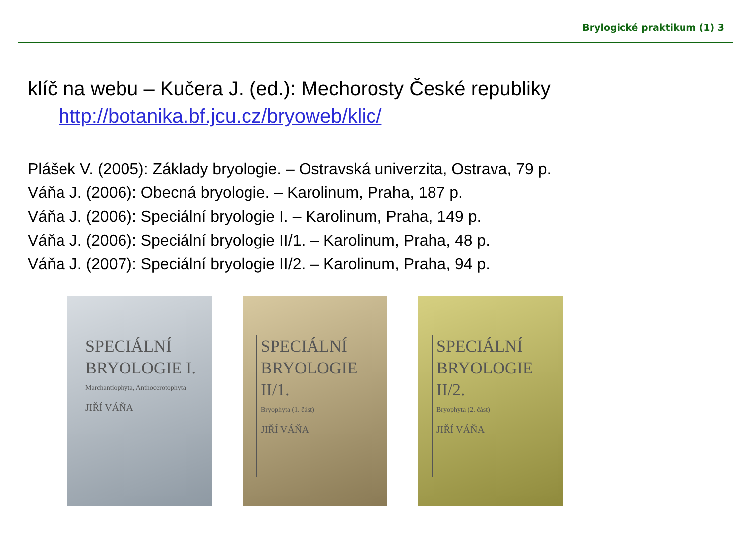Brylogické praktikum (1) 3
klíč na webu – Kučera J. (ed.): Mechorosty České republiky
http://botanika.bf.jcu.cz/bryoweb/klic/
Plášek V. (2005): Základy bryologie. – Ostravská univerzita, Ostrava, 79 p.
Váňa J. (2006): Obecná bryologie. – Karolinum, Praha, 187 p.
Váňa J. (2006): Speciální bryologie I. – Karolinum, Praha, 149 p.
Váňa J. (2006): Speciální bryologie II/1. – Karolinum, Praha, 48 p.
Váňa J. (2007): Speciální bryologie II/2. – Karolinum, Praha, 94 p.
SPECIÁLNÍ
BRYOLOGIE I.
Marchantiophyta, Anthocerotophyta
JIŘÍ VÁŇA
SPECIÁLNÍ
BRYOLOGIE II/1.
Bryophyta (1. část)
JIŘÍ VÁŇA
SPECIÁLNÍ
BRYOLOGIE II/2.
Bryophyta (2. část)
JIŘÍ VÁŇA